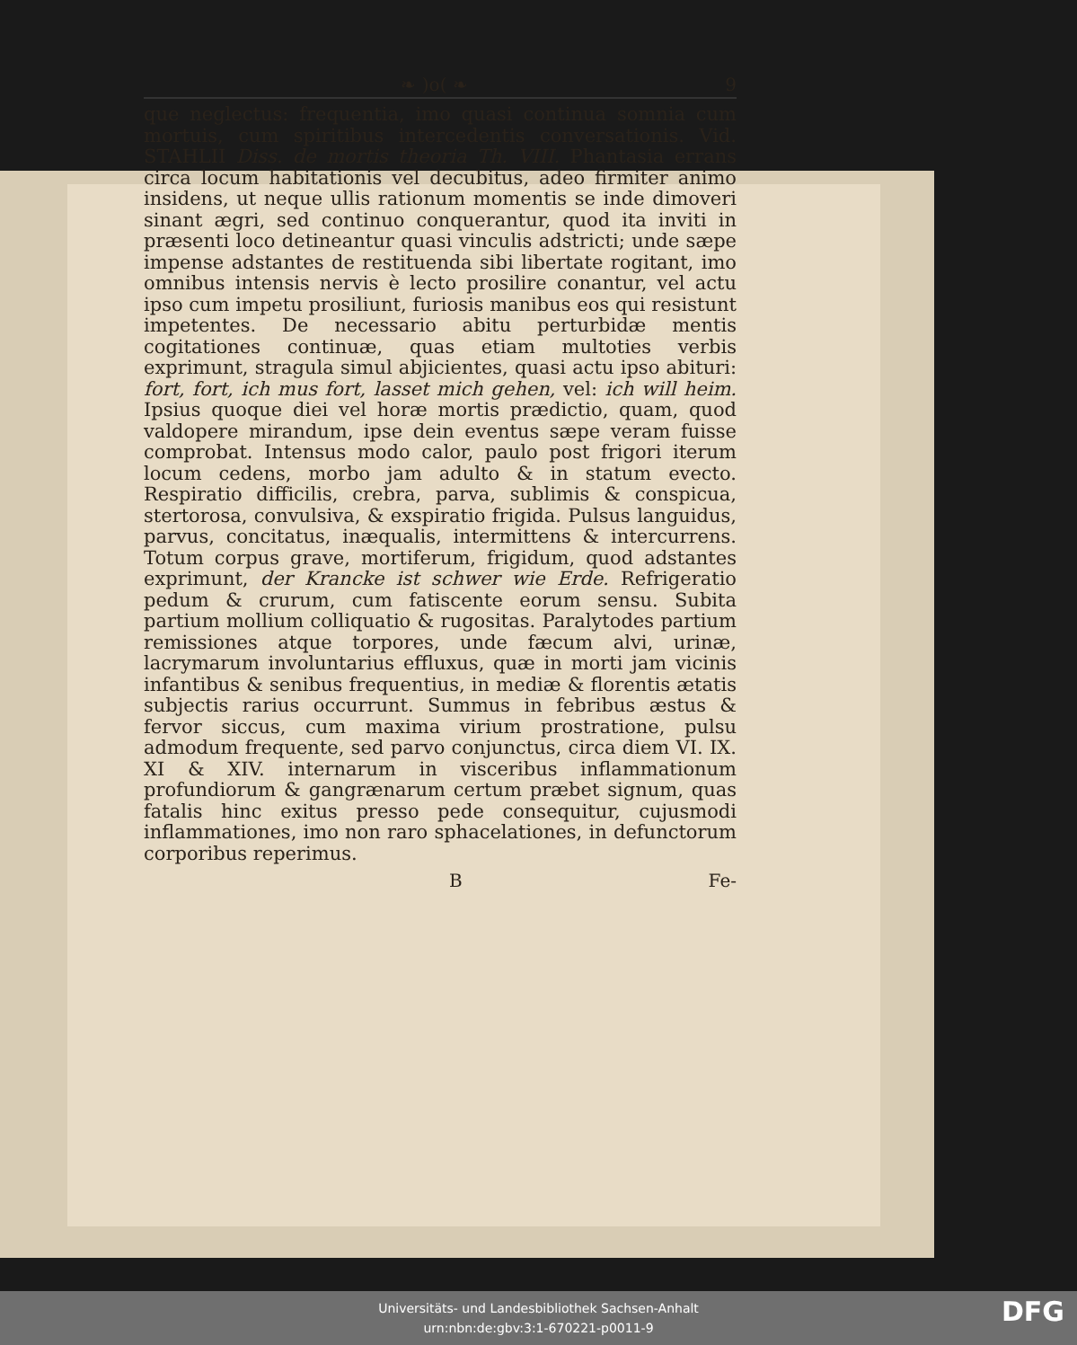❧ )o( ❧ 9
que neglectus: frequentia, imo quasi continua somnia cum mortuis, cum spiritibus intercedentis conversationis. Vid. STAHLII Diss. de mortis theoria Th. VIII. Phantasia errans circa locum habitationis vel decubitus, adeo firmiter animo insidens, ut neque ullis rationum momentis se inde dimoveri sinant ægri, sed continuo conquerantur, quod ita inviti in præsenti loco detineantur quasi vinculis adstricti; unde sæpe impense adstantes de restituenda sibi libertate rogitant, imo omnibus intensis nervis è lecto prosilire conantur, vel actu ipso cum impetu prosiliunt, furiosis manibus eos qui resistunt impetentes. De necessario abitu perturbidæ mentis cogitationes continuæ, quas etiam multoties verbis exprimunt, stragula simul abjicientes, quasi actu ipso abituri: fort, fort, ich mus fort, lasset mich gehen, vel: ich will heim. Ipsius quoque diei vel horæ mortis prædictio, quam, quod valdopere mirandum, ipse dein eventus sæpe veram fuisse comprobat. Intensus modo calor, paulo post frigori iterum locum cedens, morbo jam adulto & in statum evecto. Respiratio difficilis, crebra, parva, sublimis & conspicua, stertorosa, convulsiva, & exspiratio frigida. Pulsus languidus, parvus, concitatus, inæqualis, intermittens & intercurrens. Totum corpus grave, mortiferum, frigidum, quod adstantes exprimunt, der Krancke ist schwer wie Erde. Refrigeratio pedum & crurum, cum fatiscente eorum sensu. Subita partium mollium colliquatio & rugositas. Paralytodes partium remissiones atque torpores, unde fæcum alvi, urinæ, lacrymarum involuntarius effluxus, quæ in morti jam vicinis infantibus & senibus frequentius, in mediæ & florentis ætatis subjectis rarius occurrunt. Summus in febribus æstus & fervor siccus, cum maxima virium prostratione, pulsu admodum frequente, sed parvo conjunctus, circa diem VI. IX. XI & XIV. internarum in visceribus inflammationum profundiorum & gangrænarum certum præbet signum, quas fatalis hinc exitus presso pede consequitur, cujusmodi inflammationes, imo non raro sphacelationes, in defunctorum corporibus reperimus.
B Fe-
Universitäts- und Landesbibliothek Sachsen-Anhalt
urn:nbn:de:gbv:3:1-670221-p0011-9
DFG